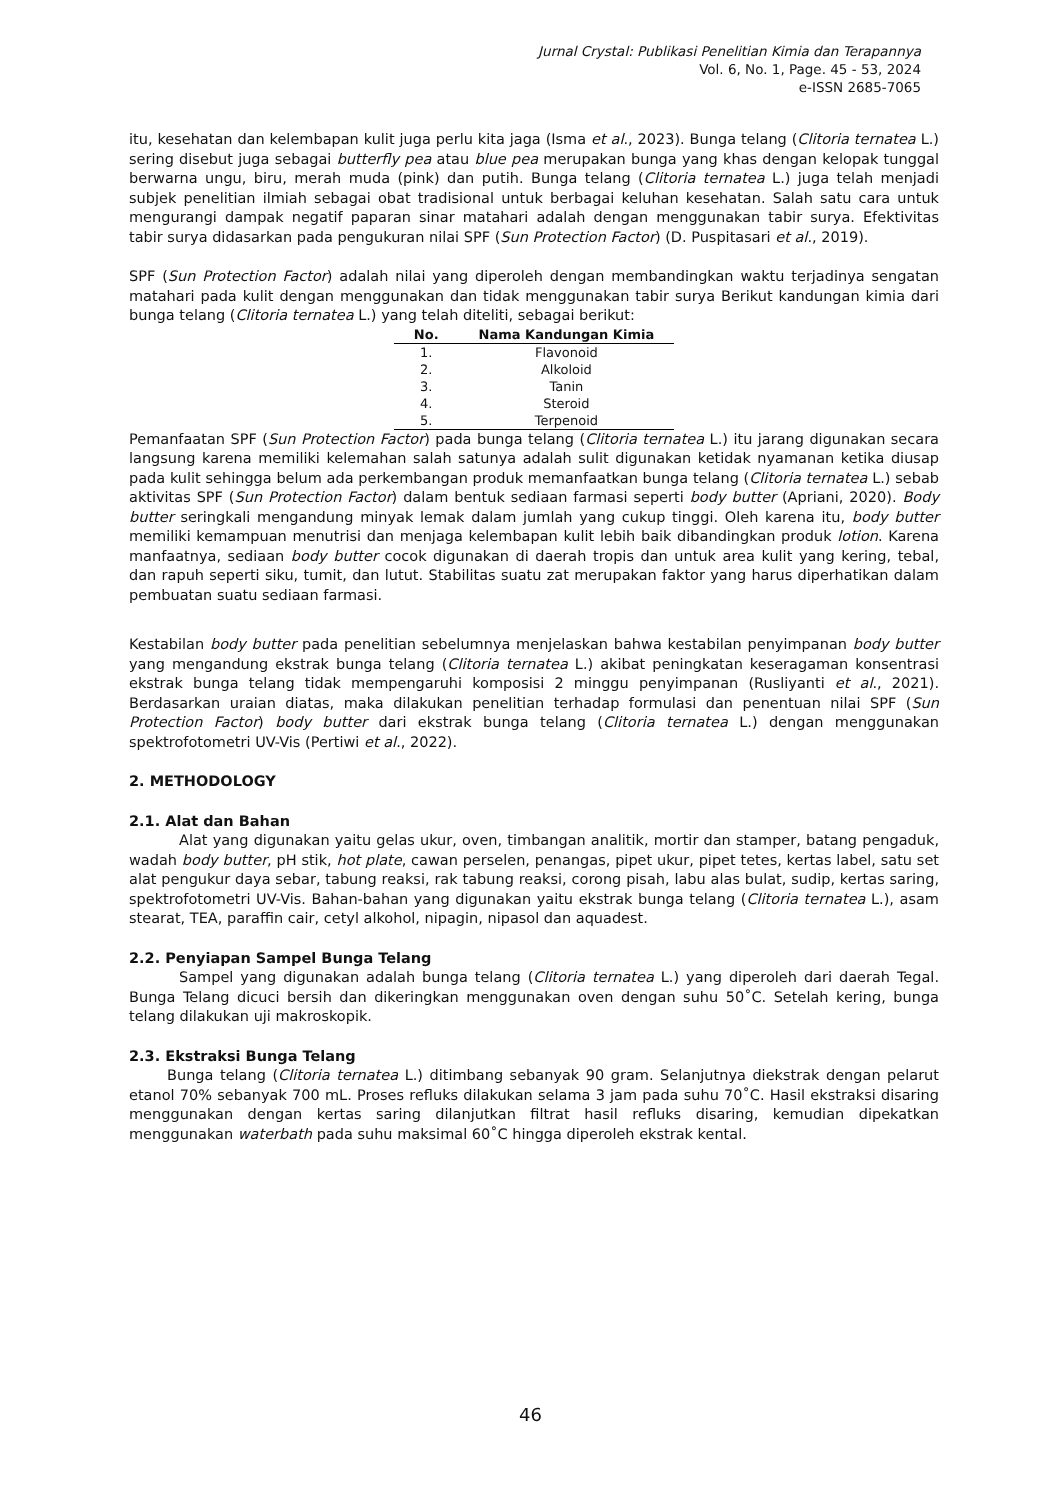Jurnal Crystal: Publikasi Penelitian Kimia dan Terapannya
Vol. 6, No. 1, Page. 45 - 53, 2024
e-ISSN 2685-7065
itu, kesehatan dan kelembapan kulit juga perlu kita jaga (Isma et al., 2023). Bunga telang (Clitoria ternatea L.) sering disebut juga sebagai butterfly pea atau blue pea merupakan bunga yang khas dengan kelopak tunggal berwarna ungu, biru, merah muda (pink) dan putih. Bunga telang (Clitoria ternatea L.) juga telah menjadi subjek penelitian ilmiah sebagai obat tradisional untuk berbagai keluhan kesehatan. Salah satu cara untuk mengurangi dampak negatif paparan sinar matahari adalah dengan menggunakan tabir surya. Efektivitas tabir surya didasarkan pada pengukuran nilai SPF (Sun Protection Factor) (D. Puspitasari et al., 2019).
SPF (Sun Protection Factor) adalah nilai yang diperoleh dengan membandingkan waktu terjadinya sengatan matahari pada kulit dengan menggunakan dan tidak menggunakan tabir surya Berikut kandungan kimia dari bunga telang (Clitoria ternatea L.) yang telah diteliti, sebagai berikut:
| No. | Nama Kandungan Kimia |
| --- | --- |
| 1. | Flavonoid |
| 2. | Alkoloid |
| 3. | Tanin |
| 4. | Steroid |
| 5. | Terpenoid |
Pemanfaatan SPF (Sun Protection Factor) pada bunga telang (Clitoria ternatea L.) itu jarang digunakan secara langsung karena memiliki kelemahan salah satunya adalah sulit digunakan ketidak nyamanan ketika diusap pada kulit sehingga belum ada perkembangan produk memanfaatkan bunga telang (Clitoria ternatea L.) sebab aktivitas SPF (Sun Protection Factor) dalam bentuk sediaan farmasi seperti body butter (Apriani, 2020). Body butter seringkali mengandung minyak lemak dalam jumlah yang cukup tinggi. Oleh karena itu, body butter memiliki kemampuan menutrisi dan menjaga kelembapan kulit lebih baik dibandingkan produk lotion. Karena manfaatnya, sediaan body butter cocok digunakan di daerah tropis dan untuk area kulit yang kering, tebal, dan rapuh seperti siku, tumit, dan lutut. Stabilitas suatu zat merupakan faktor yang harus diperhatikan dalam pembuatan suatu sediaan farmasi.
Kestabilan body butter pada penelitian sebelumnya menjelaskan bahwa kestabilan penyimpanan body butter yang mengandung ekstrak bunga telang (Clitoria ternatea L.) akibat peningkatan keseragaman konsentrasi ekstrak bunga telang tidak mempengaruhi komposisi 2 minggu penyimpanan (Rusliyanti et al., 2021). Berdasarkan uraian diatas, maka dilakukan penelitian terhadap formulasi dan penentuan nilai SPF (Sun Protection Factor) body butter dari ekstrak bunga telang (Clitoria ternatea L.) dengan menggunakan spektrofotometri UV-Vis (Pertiwi et al., 2022).
2. METHODOLOGY
2.1. Alat dan Bahan
Alat yang digunakan yaitu gelas ukur, oven, timbangan analitik, mortir dan stamper, batang pengaduk, wadah body butter, pH stik, hot plate, cawan perselen, penangas, pipet ukur, pipet tetes, kertas label, satu set alat pengukur daya sebar, tabung reaksi, rak tabung reaksi, corong pisah, labu alas bulat, sudip, kertas saring, spektrofotometri UV-Vis. Bahan-bahan yang digunakan yaitu ekstrak bunga telang (Clitoria ternatea L.), asam stearat, TEA, paraffin cair, cetyl alkohol, nipagin, nipasol dan aquadest.
2.2. Penyiapan Sampel Bunga Telang
Sampel yang digunakan adalah bunga telang (Clitoria ternatea L.) yang diperoleh dari daerah Tegal. Bunga Telang dicuci bersih dan dikeringkan menggunakan oven dengan suhu 50˚C. Setelah kering, bunga telang dilakukan uji makroskopik.
2.3. Ekstraksi Bunga Telang
Bunga telang (Clitoria ternatea L.) ditimbang sebanyak 90 gram. Selanjutnya diekstrak dengan pelarut etanol 70% sebanyak 700 mL. Proses refluks dilakukan selama 3 jam pada suhu 70˚C. Hasil ekstraksi disaring menggunakan dengan kertas saring dilanjutkan filtrat hasil refluks disaring, kemudian dipekatkan menggunakan waterbath pada suhu maksimal 60˚C hingga diperoleh ekstrak kental.
46